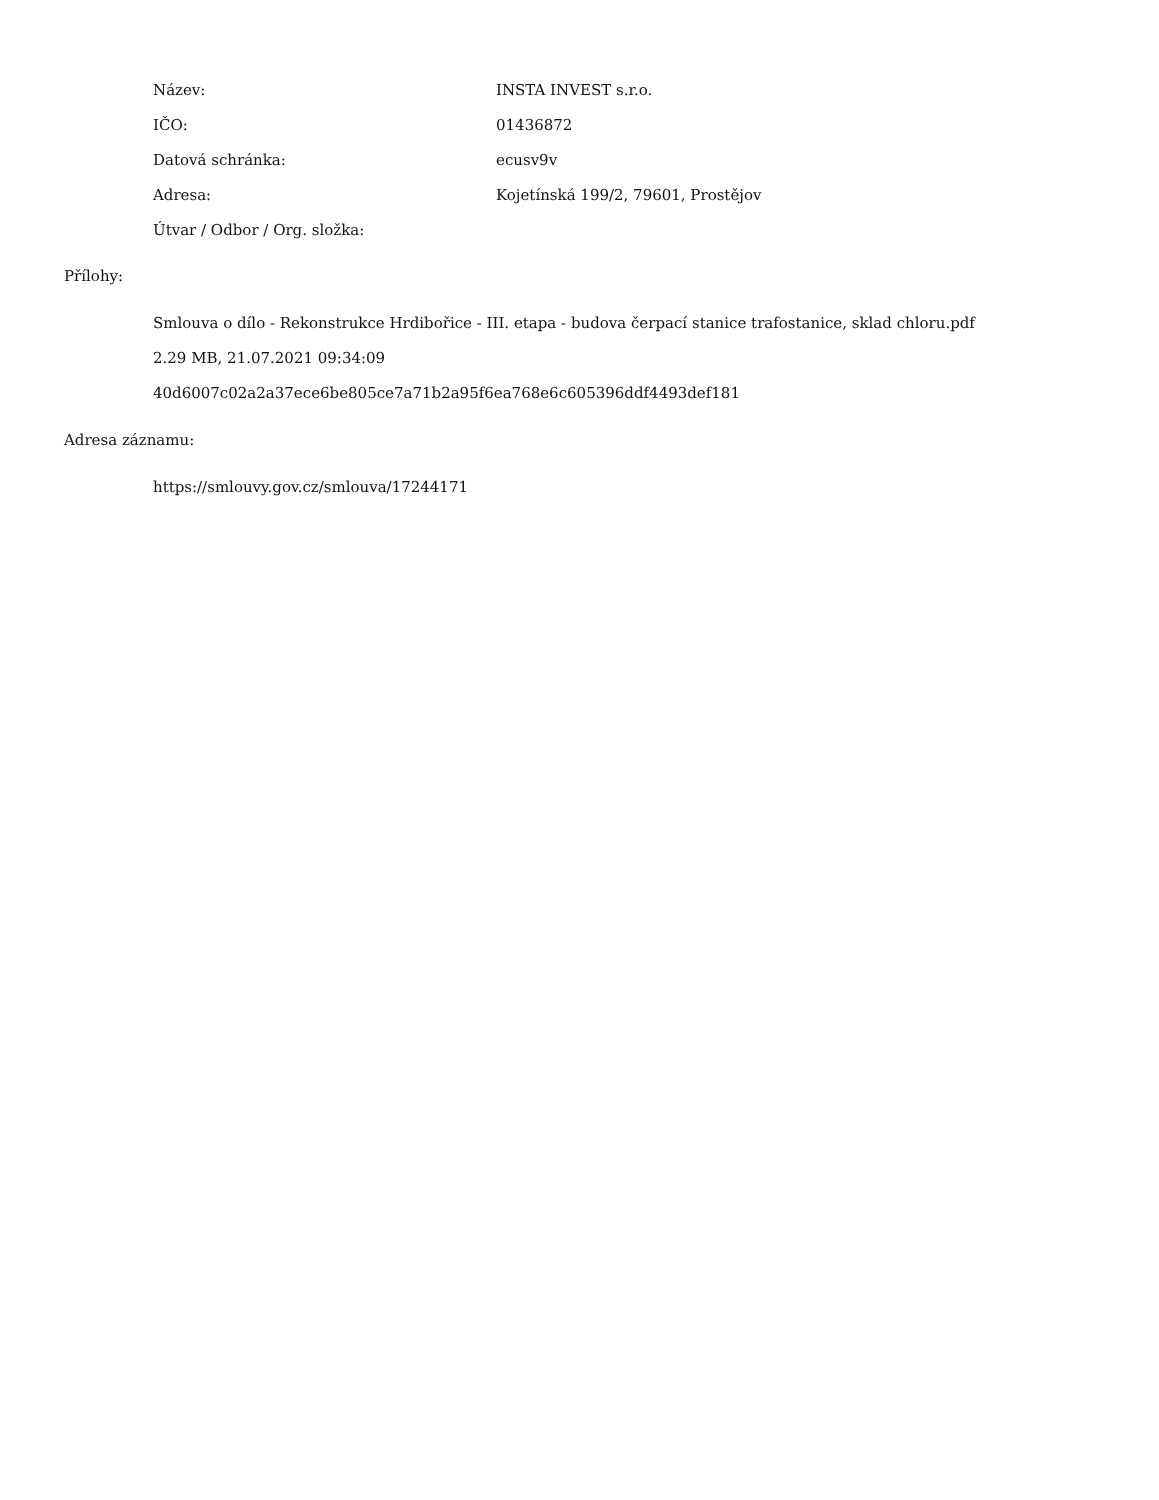| Název: | INSTA INVEST s.r.o. |
| IČO: | 01436872 |
| Datová schránka: | ecusv9v |
| Adresa: | Kojetínská 199/2, 79601, Prostějov |
| Útvar / Odbor / Org. složka: | |
Přílohy:
Smlouva o dílo - Rekonstrukce Hrdibořice - III. etapa - budova čerpací stanice trafostanice, sklad chloru.pdf
2.29 MB, 21.07.2021 09:34:09
40d6007c02a2a37ece6be805ce7a71b2a95f6ea768e6c605396ddf4493def181
Adresa záznamu:
https://smlouvy.gov.cz/smlouva/17244171